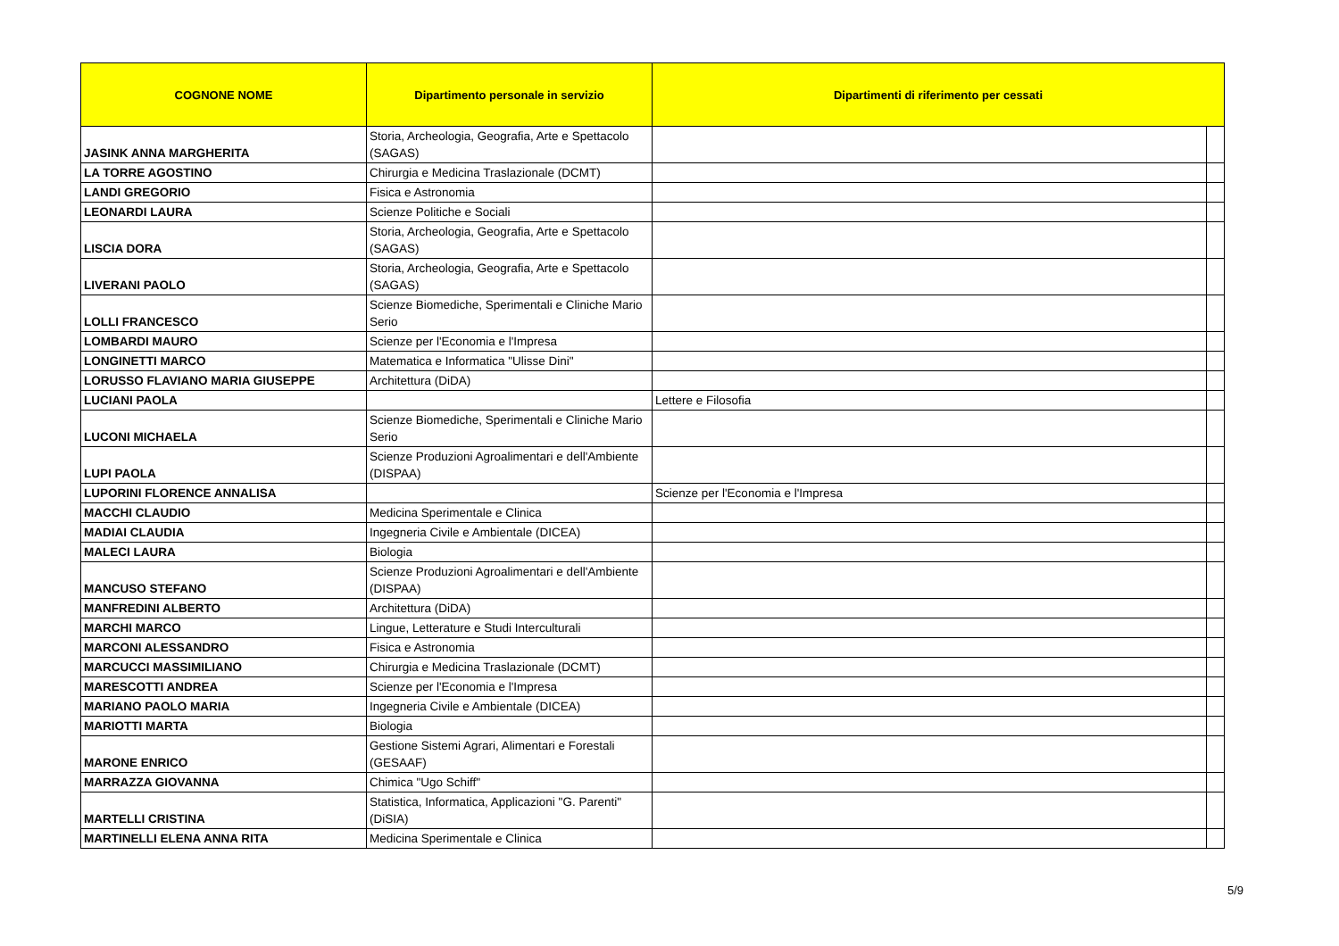| COGNONE NOME | Dipartimento personale in servizio | Dipartimenti di riferimento per cessati | |
| --- | --- | --- | --- |
| JASINK ANNA MARGHERITA | Storia, Archeologia, Geografia, Arte e Spettacolo (SAGAS) | | |
| LA TORRE AGOSTINO | Chirurgia e Medicina Traslazionale (DCMT) | | |
| LANDI GREGORIO | Fisica e Astronomia | | |
| LEONARDI LAURA | Scienze Politiche e Sociali | | |
| LISCIA DORA | Storia, Archeologia, Geografia, Arte e Spettacolo (SAGAS) | | |
| LIVERANI PAOLO | Storia, Archeologia, Geografia, Arte e Spettacolo (SAGAS) | | |
| LOLLI FRANCESCO | Scienze Biomediche, Sperimentali e Cliniche Mario Serio | | |
| LOMBARDI MAURO | Scienze per l'Economia e l'Impresa | | |
| LONGINETTI MARCO | Matematica e Informatica "Ulisse Dini" | | |
| LORUSSO FLAVIANO MARIA GIUSEPPE | Architettura (DiDA) | | |
| LUCIANI PAOLA | | Lettere e Filosofia | |
| LUCONI MICHAELA | Scienze Biomediche, Sperimentali e Cliniche Mario Serio | | |
| LUPI PAOLA | Scienze Produzioni Agroalimentari e dell'Ambiente (DISPAA) | | |
| LUPORINI FLORENCE ANNALISA | | Scienze per l'Economia e l'Impresa | |
| MACCHI CLAUDIO | Medicina Sperimentale e Clinica | | |
| MADIAI CLAUDIA | Ingegneria Civile e Ambientale (DICEA) | | |
| MALECI LAURA | Biologia | | |
| MANCUSO STEFANO | Scienze Produzioni Agroalimentari e dell'Ambiente (DISPAA) | | |
| MANFREDINI ALBERTO | Architettura (DiDA) | | |
| MARCHI MARCO | Lingue, Letterature e Studi Interculturali | | |
| MARCONI ALESSANDRO | Fisica e Astronomia | | |
| MARCUCCI MASSIMILIANO | Chirurgia e Medicina Traslazionale (DCMT) | | |
| MARESCOTTI ANDREA | Scienze per l'Economia e l'Impresa | | |
| MARIANO PAOLO MARIA | Ingegneria Civile e Ambientale (DICEA) | | |
| MARIOTTI MARTA | Biologia | | |
| MARONE ENRICO | Gestione Sistemi Agrari, Alimentari e Forestali (GESAAF) | | |
| MARRAZZA GIOVANNA | Chimica "Ugo Schiff" | | |
| MARTELLI CRISTINA | Statistica, Informatica, Applicazioni "G. Parenti" (DiSIA) | | |
| MARTINELLI ELENA ANNA RITA | Medicina Sperimentale e Clinica | | |
5/9